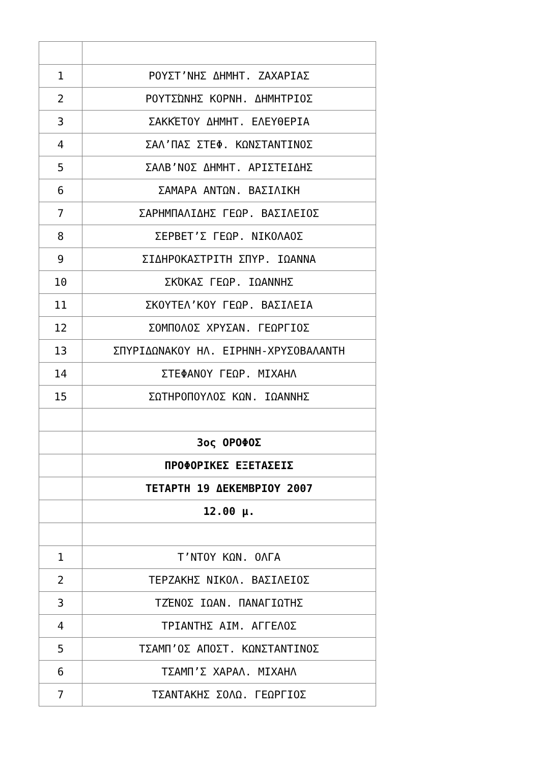| 1 | ΡΟΥΣΤ’ΝΗΣ ΔΗΜΗΤ. ΖΑΧΑΡΙΑΣ |
| 2 | ΡΟΥΤΣΏΝΗΣ ΚΟΡΝΗ. ΔΗΜΗΤΡΙΟΣ |
| 3 | ΣΑΚΚΈΤΟΥ ΔΗΜΗΤ. ΕΛΕΥΘΕΡΙΑ |
| 4 | ΣΑΛ’ΠΑΣ ΣΤΕΦ. ΚΩΝΣΤΑΝΤΙΝΟΣ |
| 5 | ΣΑΛΒ’ΝΟΣ ΔΗΜΗΤ. ΑΡΙΣΤΕΙΔΗΣ |
| 6 | ΣΑΜΑΡΑ ΑΝΤΩΝ. ΒΑΣΙΛΙΚΗ |
| 7 | ΣΑΡΗΜΠΑΛΙΔΗΣ ΓΕΩΡ. ΒΑΣΙΛΕΙΟΣ |
| 8 | ΣΕΡΒΕΤ’Σ ΓΕΩΡ. ΝΙΚΟΛΑΟΣ |
| 9 | ΣΙΔΗΡΟΚΑΣΤΡΙΤΗ ΣΠΥΡ. ΙΩΑΝΝΑ |
| 10 | ΣΚΌΚΑΣ ΓΕΩΡ. ΙΩΑΝΝΗΣ |
| 11 | ΣΚΟΥΤΕΛ’ΚΟΥ ΓΕΩΡ. ΒΑΣΙΛΕΙΑ |
| 12 | ΣΟΜΠΟΛΟΣ ΧΡΥΣΑΝ. ΓΕΩΡΓΙΟΣ |
| 13 | ΣΠΥΡΙΔΩΝΑΚΟΥ ΗΛ. ΕΙΡΗΝΗ-ΧΡΥΣΟΒΑΛΑΝΤΗ |
| 14 | ΣΤΕΦΑΝΟΥ ΓΕΩΡ. ΜΙΧΑΗΛ |
| 15 | ΣΩΤΗΡΟΠΟΥΛΟΣ ΚΩΝ. ΙΩΑΝΝΗΣ |
| | 3ος ΟΡΟΦΟΣ |
| | ΠΡΟΦΟΡΙΚΕΣ ΕΞΕΤΑΣΕΙΣ |
| | ΤΕΤΑΡΤΗ 19 ΔΕΚΕΜΒΡΙΟΥ 2007 |
| | 12.00 μ. |
| 1 | Τ’ΝΤΟΥ ΚΩΝ. ΟΛΓΑ |
| 2 | ΤΕΡΖΑΚΗΣ ΝΙΚΟΛ. ΒΑΣΙΛΕΙΟΣ |
| 3 | ΤΖΈΝΟΣ ΙΩΑΝ. ΠΑΝΑΓΙΩΤΗΣ |
| 4 | ΤΡΙΑΝΤΗΣ ΑΙΜ. ΑΓΓΕΛΟΣ |
| 5 | ΤΣΑΜΠ’ΟΣ ΑΠΟΣΤ. ΚΩΝΣΤΑΝΤΙΝΟΣ |
| 6 | ΤΣΑΜΠ’Σ ΧΑΡΑΛ. ΜΙΧΑΗΛ |
| 7 | ΤΣΑΝΤΑΚΗΣ ΣΟΛΩ. ΓΕΩΡΓΙΟΣ |